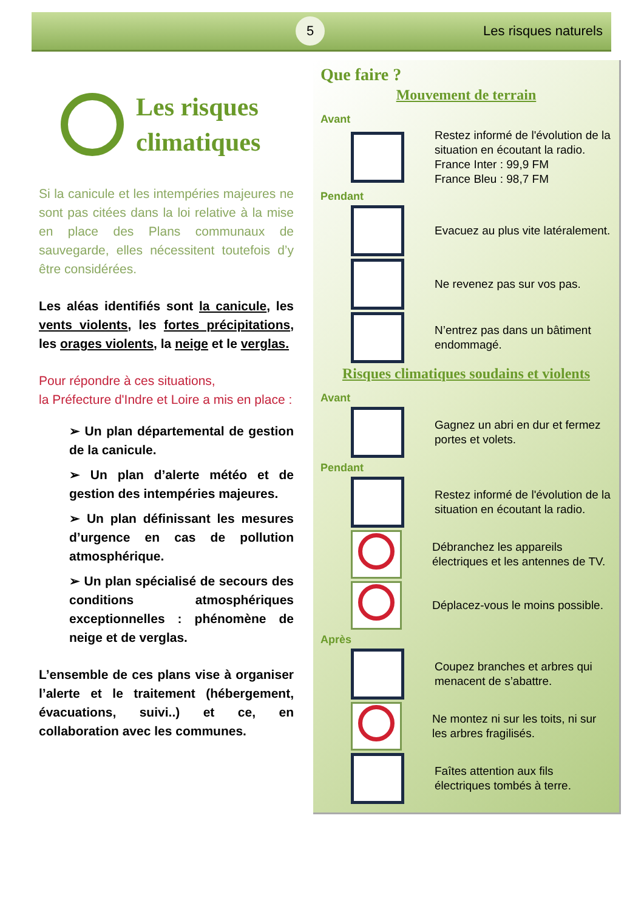5
Les risques naturels
Les risques
climatiques
Si la canicule et les intempéries majeures ne sont pas citées dans la loi relative à la mise en place des Plans communaux de sauvegarde, elles nécessitent toutefois d’y être considérées.
Les aléas identifiés sont la canicule, les vents violents, les fortes précipitations, les orages violents, la neige et le verglas.
Pour répondre à ces situations,
la Préfecture d'Indre et Loire a mis en place :
➢ Un plan départemental de gestion de la canicule.
➢ Un plan d’alerte météo et de gestion des intempéries majeures.
➢ Un plan définissant les mesures d’urgence en cas de pollution atmosphérique.
➢ Un plan spécialisé de secours des conditions atmosphériques exceptionnelles : phénomène de neige et de verglas.
L’ensemble de ces plans vise à organiser l’alerte et le traitement (hébergement, évacuations, suivi..) et ce, en collaboration avec les communes.
Que faire ?
Mouvement de terrain
Avant
Restez informé de l'évolution de la situation en écoutant la radio.
France Inter : 99,9 FM
France Bleu : 98,7 FM
Pendant
Evacuez au plus vite latéralement.
Ne revenez pas sur vos pas.
N’entrez pas dans un bâtiment endommagé.
Risques climatiques soudains et violents
Avant
Gagnez un abri en dur et fermez portes et volets.
Pendant
Restez informé de l'évolution de la situation en écoutant la radio.
Débranchez les appareils électriques et les antennes de TV.
Déplacez-vous le moins possible.
Après
Coupez branches et arbres qui menacent de s’abattre.
Ne montez ni sur les toits, ni sur les arbres fragilisés.
Faîtes attention aux fils électriques tombés à terre.